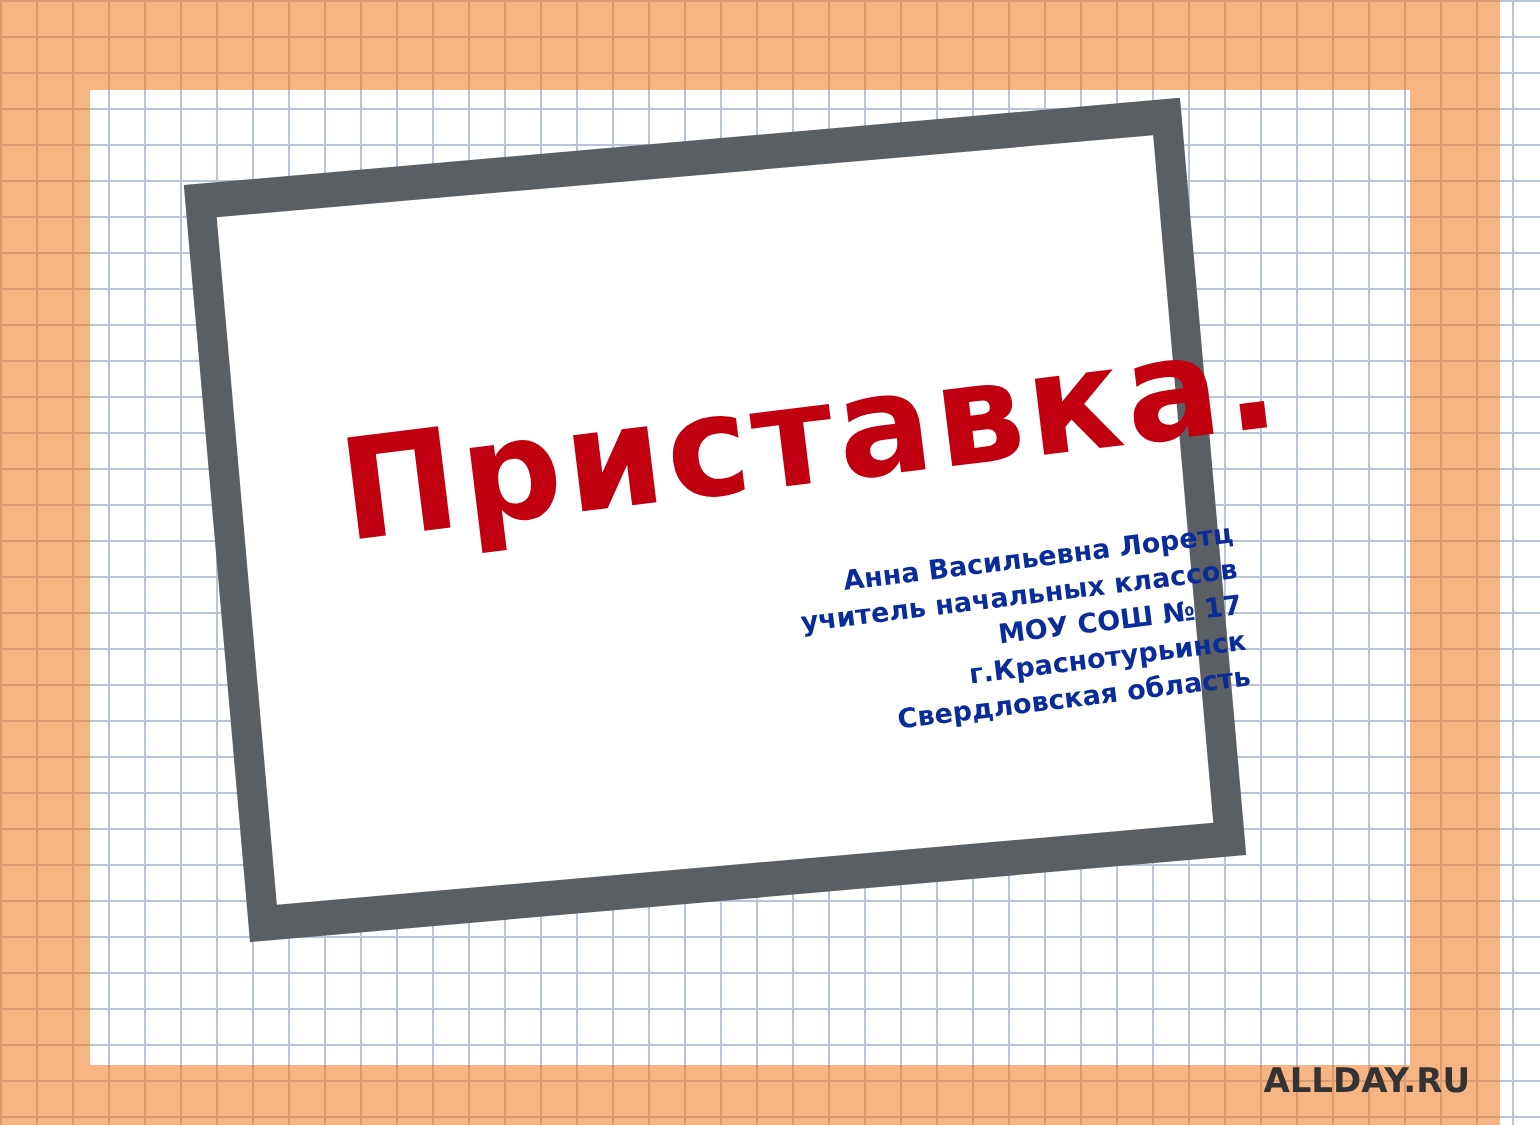Приставка.
Анна Васильевна Лоретц
учитель начальных классов
МОУ СОШ № 17
г.Краснотурьинск
Свердловская область
ALLDAY.RU